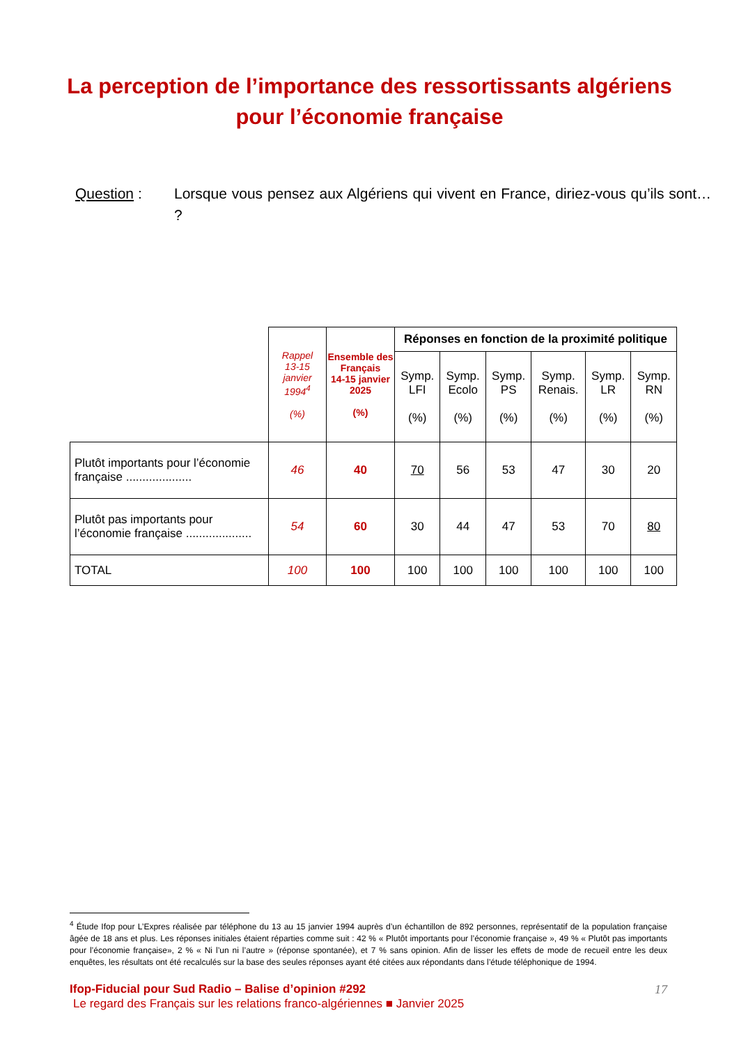La perception de l’importance des ressortissants algériens pour l’économie française
Question : Lorsque vous pensez aux Algériens qui vivent en France, diriez-vous qu’ils sont… ?
| | Rappel 13-15 janvier 1994<sup>4</sup> (%) | Ensemble des Français 14-15 janvier 2025 (%) | Réponses en fonction de la proximité politique | | | | | |
| --- | --- | --- | --- | --- | --- | --- | --- | --- |
| | | | Symp. LFI (%) | Symp. Ecolo (%) | Symp. PS (%) | Symp. Renais. (%) | Symp. LR (%) | Symp. RN (%) |
| Plutôt importants pour l’économie française .................... | 46 | 40 | 70 | 56 | 53 | 47 | 30 | 20 |
| Plutôt pas importants pour l’économie française .................... | 54 | 60 | 30 | 44 | 47 | 53 | 70 | 80 |
| TOTAL | 100 | 100 | 100 | 100 | 100 | 100 | 100 | 100 |
<sup>4</sup> Étude Ifop pour L’Expres réalisée par téléphone du 13 au 15 janvier 1994 auprès d’un échantillon de 892 personnes, représentatif de la population française âgée de 18 ans et plus. Les réponses initiales étaient réparties comme suit : 42 % « Plutôt importants pour l’économie française », 49 % « Plutôt pas importants pour l’économie française», 2 % « Ni l’un ni l’autre » (réponse spontanée), et 7 % sans opinion. Afin de lisser les effets de mode de recueil entre les deux enquêtes, les résultats ont été recalculés sur la base des seules réponses ayant été citées aux répondants dans l’étude téléphonique de 1994.
Ifop-Fiducial pour Sud Radio – Balise d’opinion #292 17
Le regard des Français sur les relations franco-algériennes ■ Janvier 2025